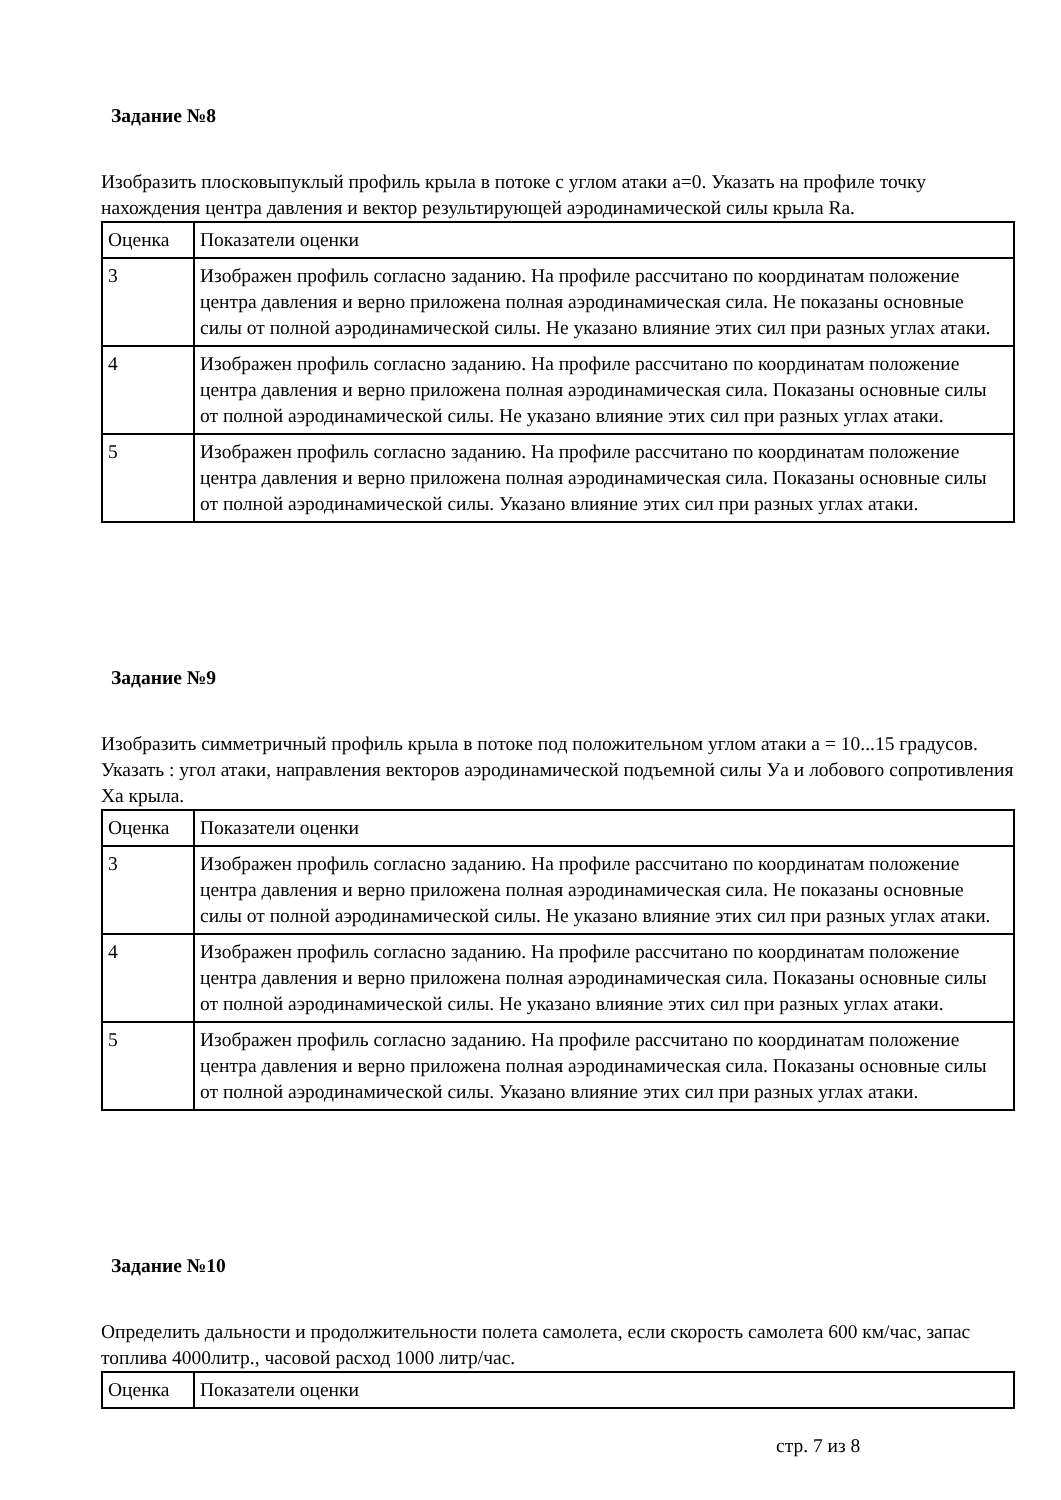Задание №8
Изобразить плосковыпуклый профиль крыла в потоке с углом атаки a=0. Указать на профиле точку нахождения центра давления и вектор результирующей аэродинамической силы крыла Ra.
| Оценка | Показатели оценки |
| 3 | Изображен профиль согласно заданию. На профиле рассчитано по координатам положение центра давления и верно приложена полная аэродинамическая сила. Не показаны основные силы от полной аэродинамической силы. Не указано влияние этих сил при разных углах атаки. |
| 4 | Изображен профиль согласно заданию. На профиле рассчитано по координатам положение центра давления и верно приложена полная аэродинамическая сила. Показаны основные силы от полной аэродинамической силы. Не указано влияние этих сил при разных углах атаки. |
| 5 | Изображен профиль согласно заданию. На профиле рассчитано по координатам положение центра давления и верно приложена полная аэродинамическая сила. Показаны основные силы от полной аэродинамической силы. Указано влияние этих сил при разных углах атаки. |
Задание №9
Изобразить симметричный профиль крыла в потоке под положительном углом атаки a = 10...15 градусов. Указать : угол атаки, направления векторов аэродинамической подъемной силы Уа и лобового сопротивления Ха крыла.
| Оценка | Показатели оценки |
| 3 | Изображен профиль согласно заданию. На профиле рассчитано по координатам положение центра давления и верно приложена полная аэродинамическая сила. Не показаны основные силы от полной аэродинамической силы. Не указано влияние этих сил при разных углах атаки. |
| 4 | Изображен профиль согласно заданию. На профиле рассчитано по координатам положение центра давления и верно приложена полная аэродинамическая сила. Показаны основные силы от полной аэродинамической силы. Не указано влияние этих сил при разных углах атаки. |
| 5 | Изображен профиль согласно заданию. На профиле рассчитано по координатам положение центра давления и верно приложена полная аэродинамическая сила. Показаны основные силы от полной аэродинамической силы. Указано влияние этих сил при разных углах атаки. |
Задание №10
Определить дальности и продолжительности полета самолета, если скорость самолета 600 км/час, запас топлива 4000литр., часовой расход 1000 литр/час.
| Оценка | Показатели оценки |
стр. 7 из 8